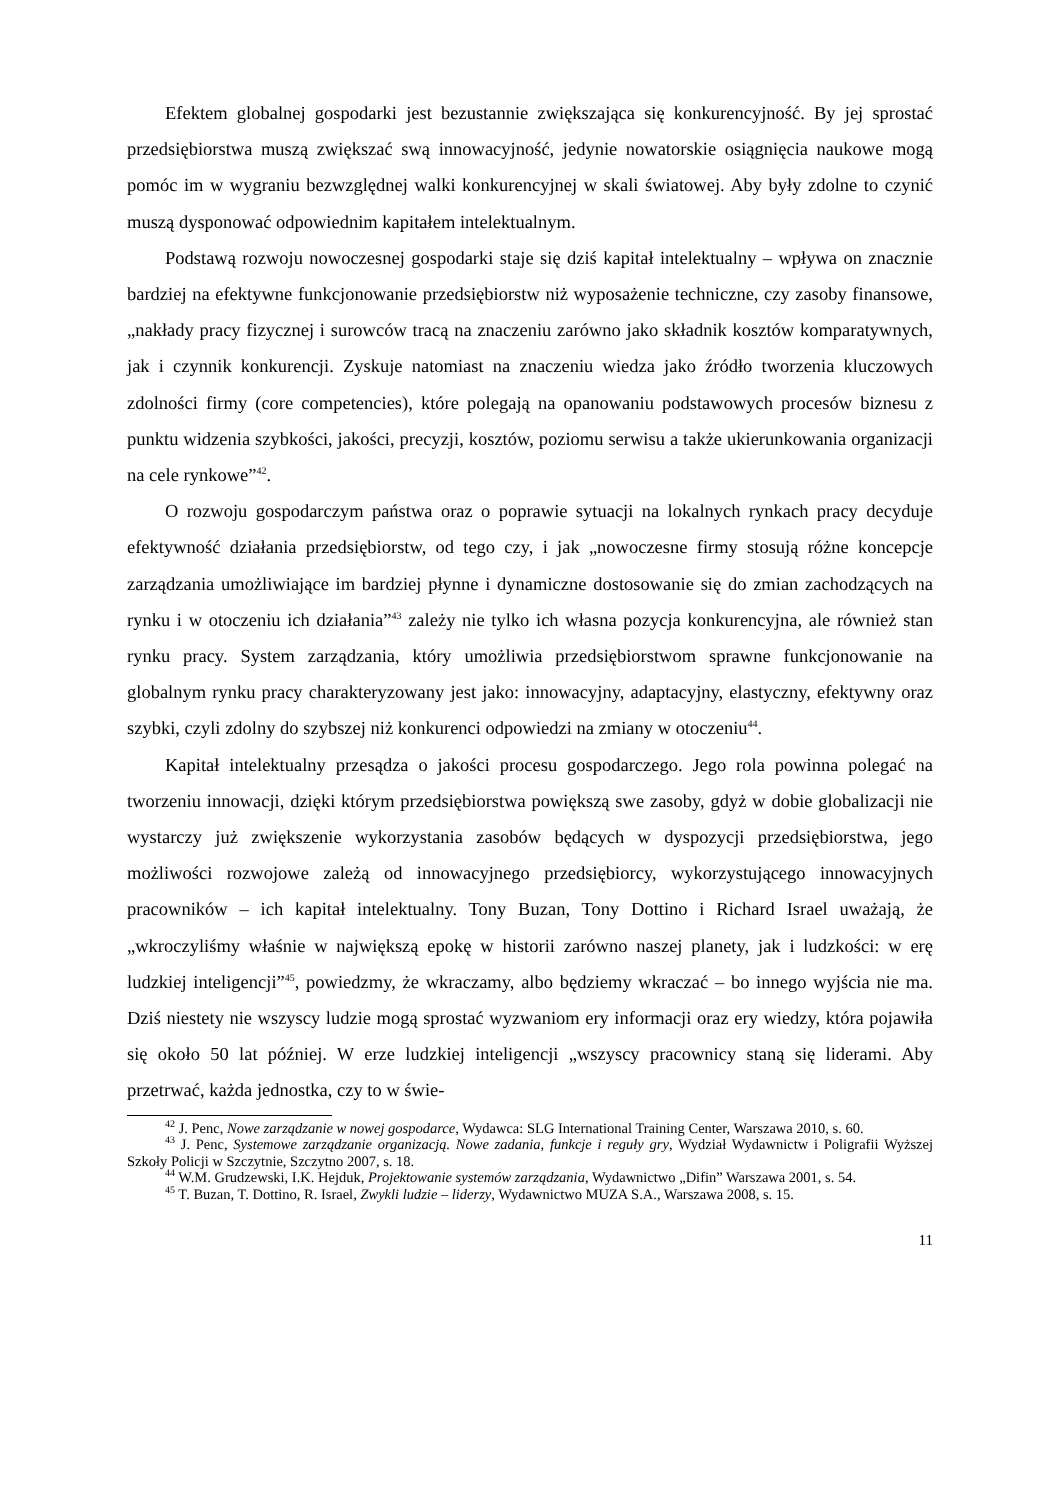Efektem globalnej gospodarki jest bezustannie zwiększająca się konkurencyjność. By jej sprostać przedsiębiorstwa muszą zwiększać swą innowacyjność, jedynie nowatorskie osiągnięcia naukowe mogą pomóc im w wygraniu bezwzględnej walki konkurencyjnej w skali światowej. Aby były zdolne to czynić muszą dysponować odpowiednim kapitałem intelektualnym.
Podstawą rozwoju nowoczesnej gospodarki staje się dziś kapitał intelektualny – wpływa on znacznie bardziej na efektywne funkcjonowanie przedsiębiorstw niż wyposażenie techniczne, czy zasoby finansowe, „nakłady pracy fizycznej i surowców tracą na znaczeniu zarówno jako składnik kosztów komparatywnych, jak i czynnik konkurencji. Zyskuje natomiast na znaczeniu wiedza jako źródło tworzenia kluczowych zdolności firmy (core competencies), które polegają na opanowaniu podstawowych procesów biznesu z punktu widzenia szybkości, jakości, precyzji, kosztów, poziomu serwisu a także ukierunkowania organizacji na cele rynkowe”<sup>42</sup>.
O rozwoju gospodarczym państwa oraz o poprawie sytuacji na lokalnych rynkach pracy decyduje efektywność działania przedsiębiorstw, od tego czy, i jak „nowoczesne firmy stosują różne koncepcje zarządzania umożliwiające im bardziej płynne i dynamiczne dostosowanie się do zmian zachodzących na rynku i w otoczeniu ich działania”<sup>43</sup> zależy nie tylko ich własna pozycja konkurencyjna, ale również stan rynku pracy. System zarządzania, który umożliwia przedsiębiorstwom sprawne funkcjonowanie na globalnym rynku pracy charakteryzowany jest jako: innowacyjny, adaptacyjny, elastyczny, efektywny oraz szybki, czyli zdolny do szybszej niż konkurenci odpowiedzi na zmiany w otoczeniu<sup>44</sup>.
Kapitał intelektualny przesądza o jakości procesu gospodarczego. Jego rola powinna polegać na tworzeniu innowacji, dzięki którym przedsiębiorstwa powiększą swe zasoby, gdyż w dobie globalizacji nie wystarczy już zwiększenie wykorzystania zasobów będących w dyspozycji przedsiębiorstwa, jego możliwości rozwojowe zależą od innowacyjnego przedsiębiorcy, wykorzystującego innowacyjnych pracowników – ich kapitał intelektualny. Tony Buzan, Tony Dottino i Richard Israel uważają, że „wkroczyliśmy właśnie w największą epokę w historii zarówno naszej planety, jak i ludzkości: w erę ludzkiej inteligencji”<sup>45</sup>, powiedzmy, że wkraczamy, albo będziemy wkraczać – bo innego wyjścia nie ma. Dziś niestety nie wszyscy ludzie mogą sprostać wyzwaniom ery informacji oraz ery wiedzy, która pojawiła się około 50 lat później. W erze ludzkiej inteligencji „wszyscy pracownicy staną się liderami. Aby przetrwać, każda jednostka, czy to w świe-
<sup>42</sup> J. Penc, Nowe zarządzanie w nowej gospodarce, Wydawca: SLG International Training Center, Warszawa 2010, s. 60.
<sup>43</sup> J. Penc, Systemowe zarządzanie organizacją. Nowe zadania, funkcje i reguły gry, Wydział Wydawnictw i Poligrafii Wyższej Szkoły Policji w Szczytnie, Szczytno 2007, s. 18.
<sup>44</sup> W.M. Grudzewski, I.K. Hejduk, Projektowanie systemów zarządzania, Wydawnictwo „Difin” Warszawa 2001, s. 54.
<sup>45</sup> T. Buzan, T. Dottino, R. Israel, Zwykli ludzie – liderzy, Wydawnictwo MUZA S.A., Warszawa 2008, s. 15.
11